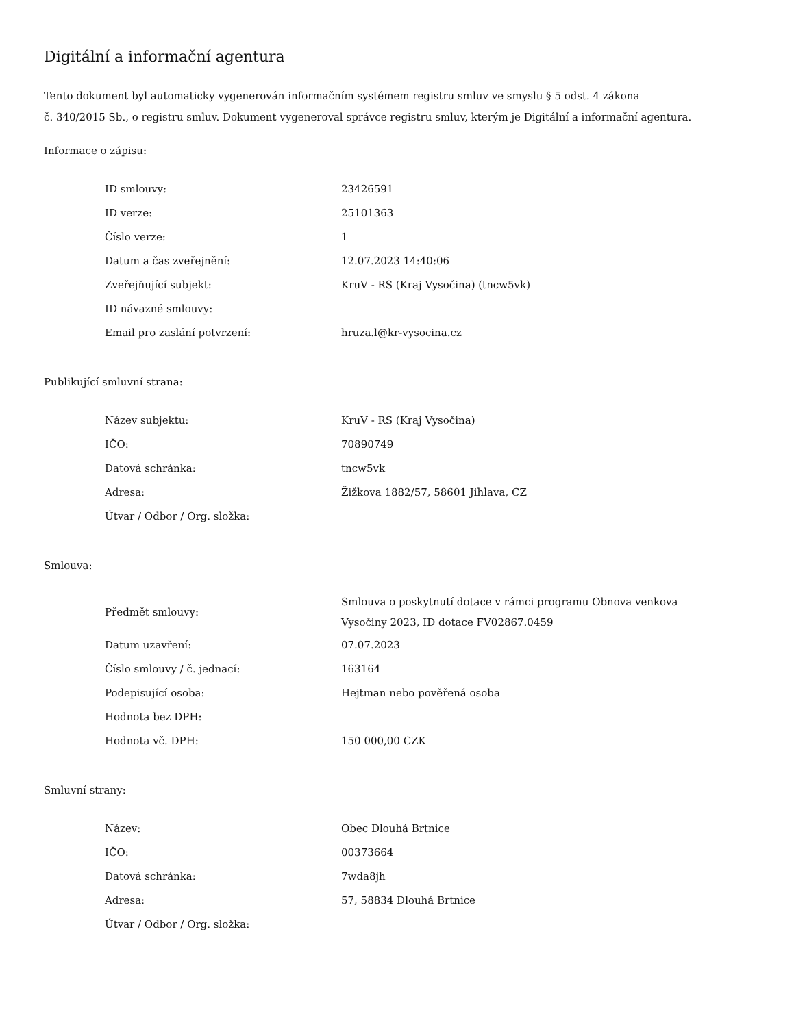Digitální a informační agentura
Tento dokument byl automaticky vygenerován informačním systémem registru smluv ve smyslu § 5 odst. 4 zákona
č. 340/2015 Sb., o registru smluv. Dokument vygeneroval správce registru smluv, kterým je Digitální a informační agentura.
Informace o zápisu:
| ID smlouvy: | 23426591 |
| ID verze: | 25101363 |
| Číslo verze: | 1 |
| Datum a čas zveřejnění: | 12.07.2023 14:40:06 |
| Zveřejňující subjekt: | KruV - RS (Kraj Vysočina) (tncw5vk) |
| ID návazné smlouvy: | |
| Email pro zaslání potvrzení: | hruza.l@kr-vysocina.cz |
Publikující smluvní strana:
| Název subjektu: | KruV - RS (Kraj Vysočina) |
| IČO: | 70890749 |
| Datová schránka: | tncw5vk |
| Adresa: | Žižkova 1882/57, 58601 Jihlava, CZ |
| Útvar / Odbor / Org. složka: | |
Smlouva:
| Předmět smlouvy: | Smlouva o poskytnutí dotace v rámci programu Obnova venkova Vysočiny 2023, ID dotace FV02867.0459 |
| Datum uzavření: | 07.07.2023 |
| Číslo smlouvy / č. jednací: | 163164 |
| Podepisující osoba: | Hejtman nebo pověřená osoba |
| Hodnota bez DPH: | |
| Hodnota vč. DPH: | 150 000,00 CZK |
Smluvní strany:
| Název: | Obec Dlouhá Brtnice |
| IČO: | 00373664 |
| Datová schránka: | 7wda8jh |
| Adresa: | 57, 58834 Dlouhá Brtnice |
| Útvar / Odbor / Org. složka: | |